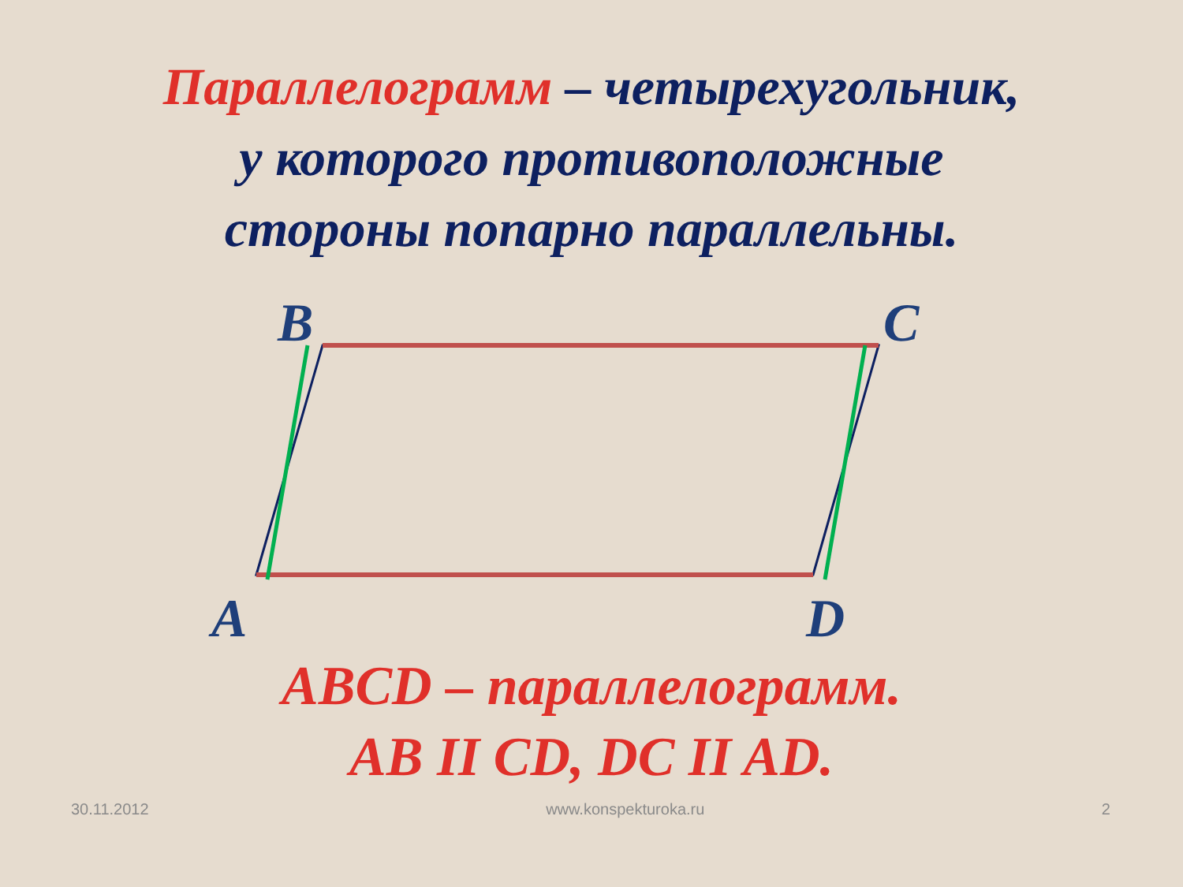Параллелограмм – четырехугольник,
у которого противоположные
стороны попарно параллельны.
B C
A D
ABCD – параллелограмм.
AB II CD, DC II AD.
30.11.2012 www.konspekturoka.ru 2